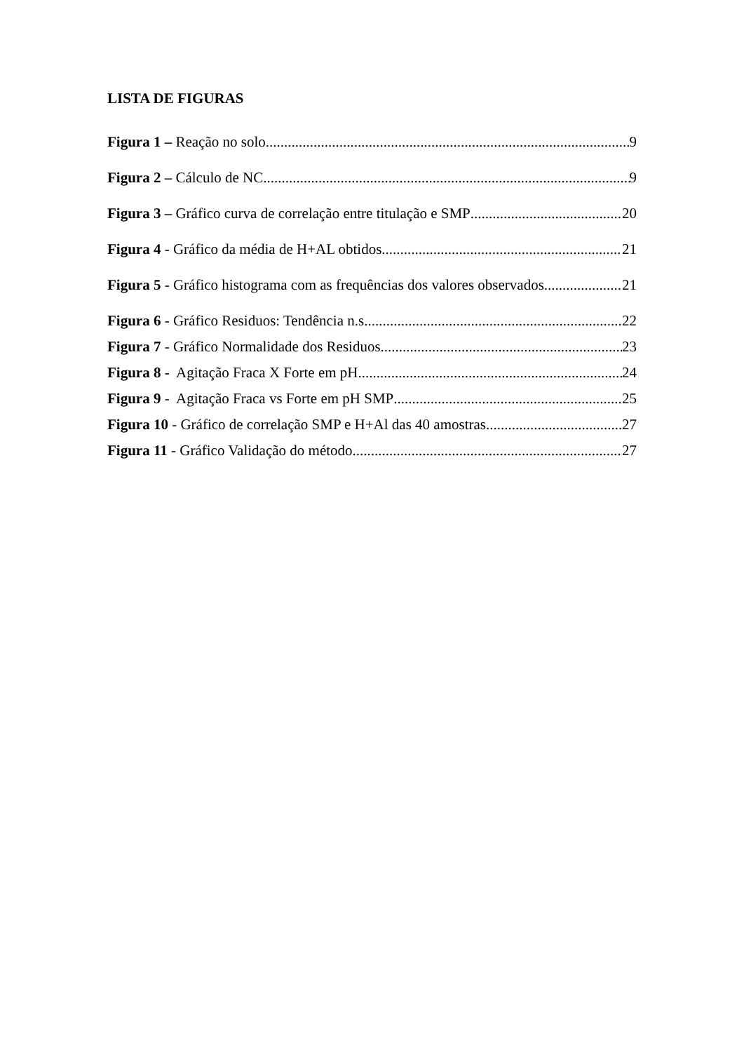LISTA DE FIGURAS
Figura 1 – Reação no solo 9
Figura 2 – Cálculo de NC 9
Figura 3 – Gráfico curva de correlação entre titulação e SMP 20
Figura 4 - Gráfico da média de H+AL obtidos 21
Figura 5 - Gráfico histograma com as frequências dos valores observados 21
Figura 6 - Gráfico Residuos: Tendência n.s 22
Figura 7 - Gráfico Normalidade dos Residuos 23
Figura 8 - Agitação Fraca X Forte em pH 24
Figura 9 - Agitação Fraca vs Forte em pH SMP 25
Figura 10 - Gráfico de correlação SMP e H+Al das 40 amostras 27
Figura 11 - Gráfico Validação do método 27